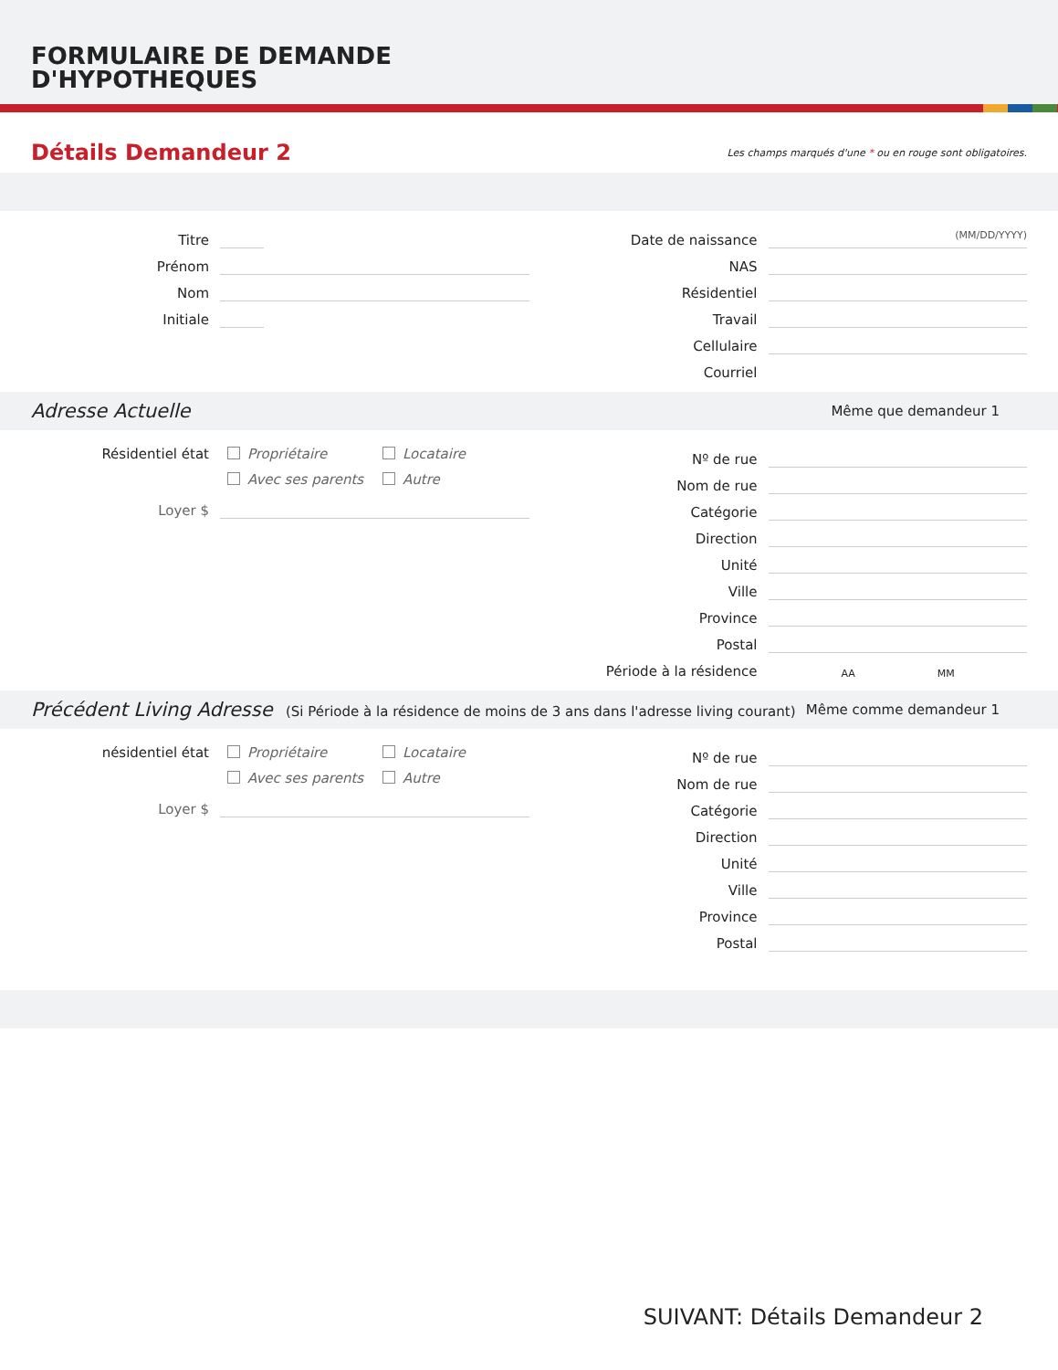FORMULAIRE DE DEMANDE
D'HYPOTHEQUES
Détails Demandeur 2
Les champs marqués d'une * ou en rouge sont obligatoires.
Titre
Prénom
Nom
Initiale
Date de naissance
(MM/DD/YYYY)
NAS
Résidentiel
Travail
Cellulaire
Courriel
Adresse Actuelle Même que demandeur 1
Résidentiel état Propriétaire Locataire
Avec ses parents Autre
Loyer $
Nº de rue
Nom de rue
Catégorie
Direction
Unité
Ville
Province
Postal
Période à la résidence AA MM
Précédent Living Adresse (Si Période à la résidence de moins de 3 ans dans l'adresse living courant) Même comme demandeur 1
nésidentiel état Propriétaire Locataire
Avec ses parents Autre
Loyer $
Nº de rue
Nom de rue
Catégorie
Direction
Unité
Ville
Province
Postal
SUIVANT: Détails Demandeur 2